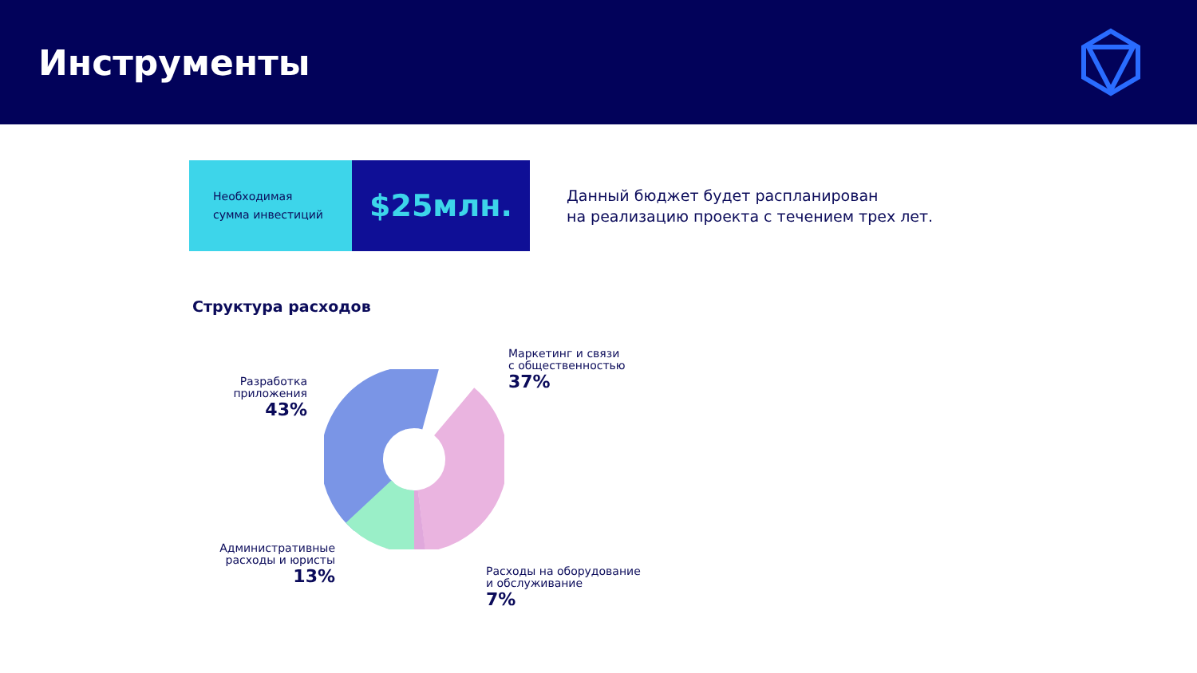Инструменты
Необходимая
сумма инвестиций
$25млн.
Данный бюджет будет распланирован
на реализацию проекта с течением трех лет.
Структура расходов
Разработка приложения
43%
Маркетинг и связи
с общественностью
37%
Административные расходы и юристы
13%
Расходы на оборудование
и обслуживание
7%